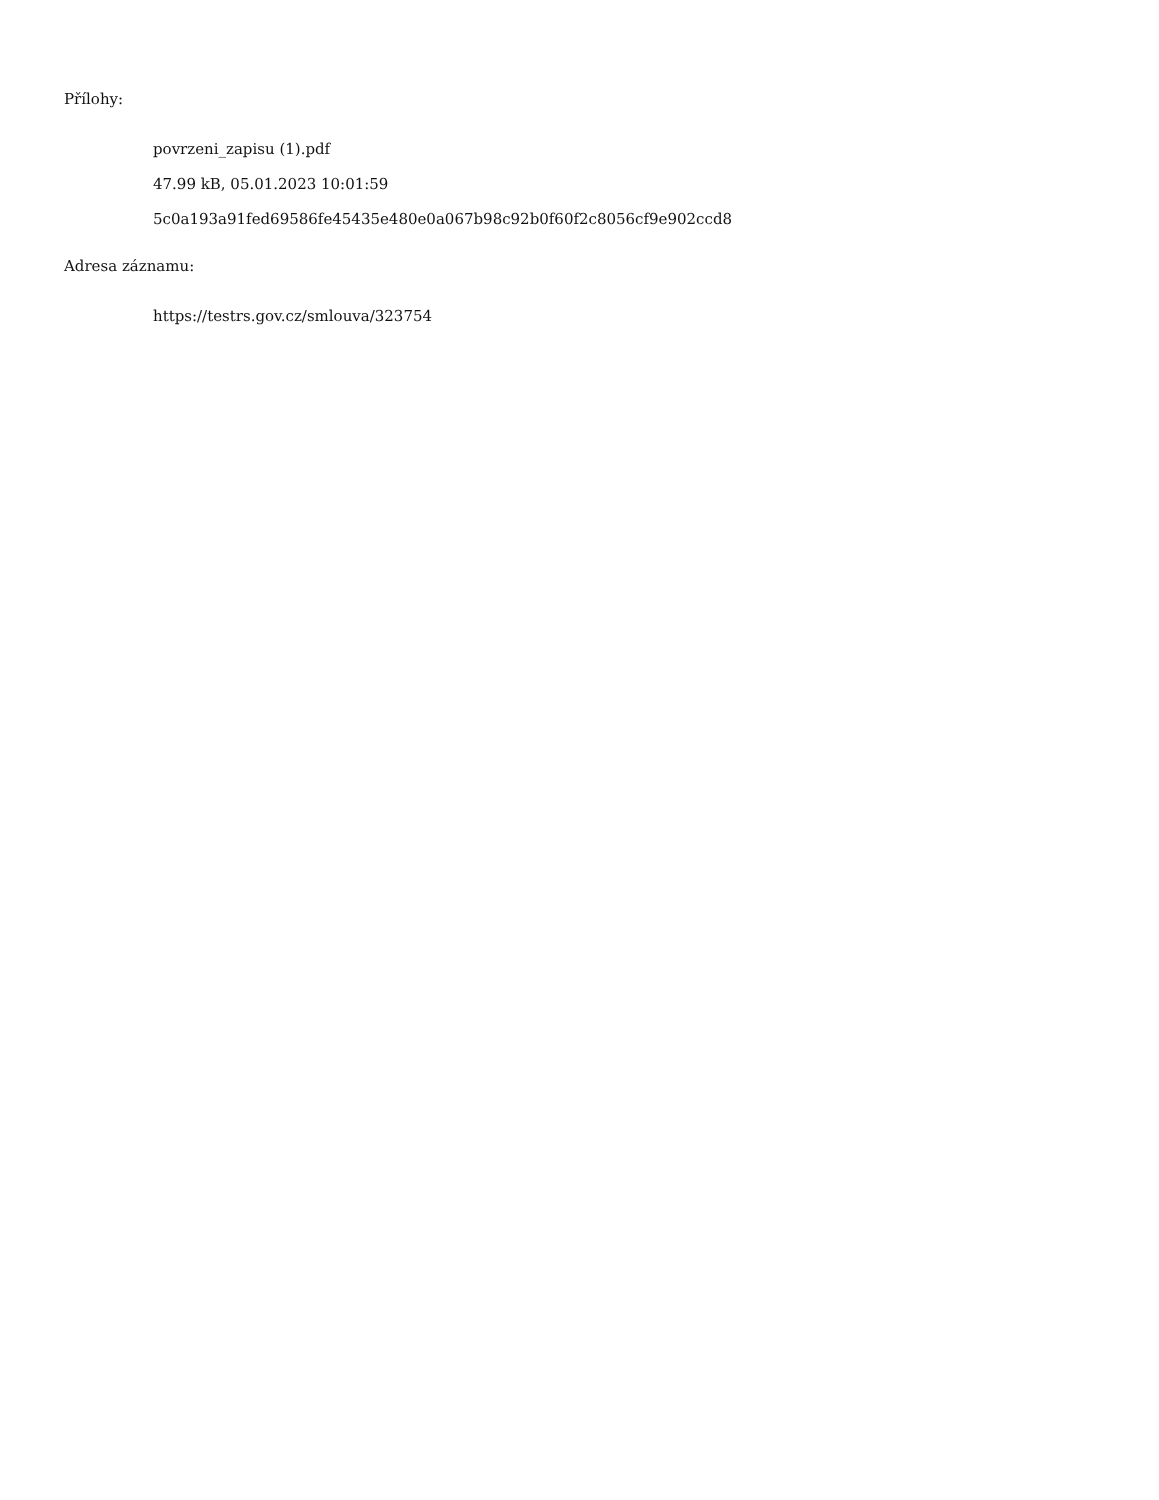Přílohy:
povrzeni_zapisu (1).pdf
47.99 kB, 05.01.2023 10:01:59
5c0a193a91fed69586fe45435e480e0a067b98c92b0f60f2c8056cf9e902ccd8
Adresa záznamu:
https://testrs.gov.cz/smlouva/323754